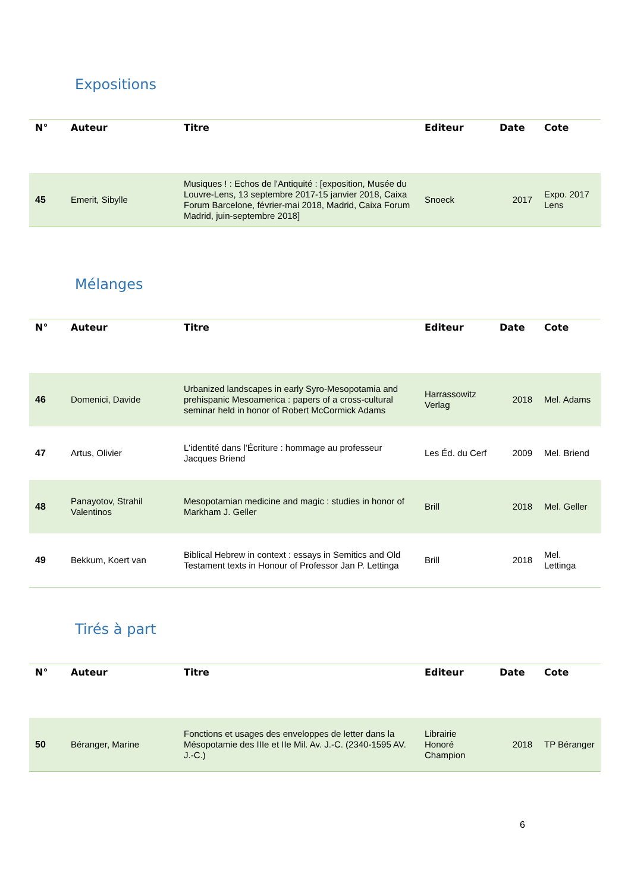Expositions
| N° | Auteur | Titre | Editeur | Date | Cote |
| --- | --- | --- | --- | --- | --- |
| 45 | Emerit, Sibylle | Musiques ! : Echos de l'Antiquité : [exposition, Musée du Louvre-Lens, 13 septembre 2017-15 janvier 2018, Caixa Forum Barcelone, février-mai 2018, Madrid, Caixa Forum Madrid, juin-septembre 2018] | Snoeck | 2017 | Expo. 2017 Lens |
Mélanges
| N° | Auteur | Titre | Editeur | Date | Cote |
| --- | --- | --- | --- | --- | --- |
| 46 | Domenici, Davide | Urbanized landscapes in early Syro-Mesopotamia and prehispanic Mesoamerica : papers of a cross-cultural seminar held in honor of Robert McCormick Adams | Harrassowitz Verlag | 2018 | Mel. Adams |
| 47 | Artus, Olivier | L'identité dans l'Écriture : hommage au professeur Jacques Briend | Les Éd. du Cerf | 2009 | Mel. Briend |
| 48 | Panayotov, Strahil Valentinos | Mesopotamian medicine and magic : studies in honor of Markham J. Geller | Brill | 2018 | Mel. Geller |
| 49 | Bekkum, Koert van | Biblical Hebrew in context : essays in Semitics and Old Testament texts in Honour of Professor Jan P. Lettinga | Brill | 2018 | Mel. Lettinga |
Tirés à part
| N° | Auteur | Titre | Editeur | Date | Cote |
| --- | --- | --- | --- | --- | --- |
| 50 | Béranger, Marine | Fonctions et usages des enveloppes de letter dans la Mésopotamie des IIIe et IIe Mil. Av. J.-C. (2340-1595 AV. J.-C.) | Librairie Honoré Champion | 2018 | TP Béranger |
6